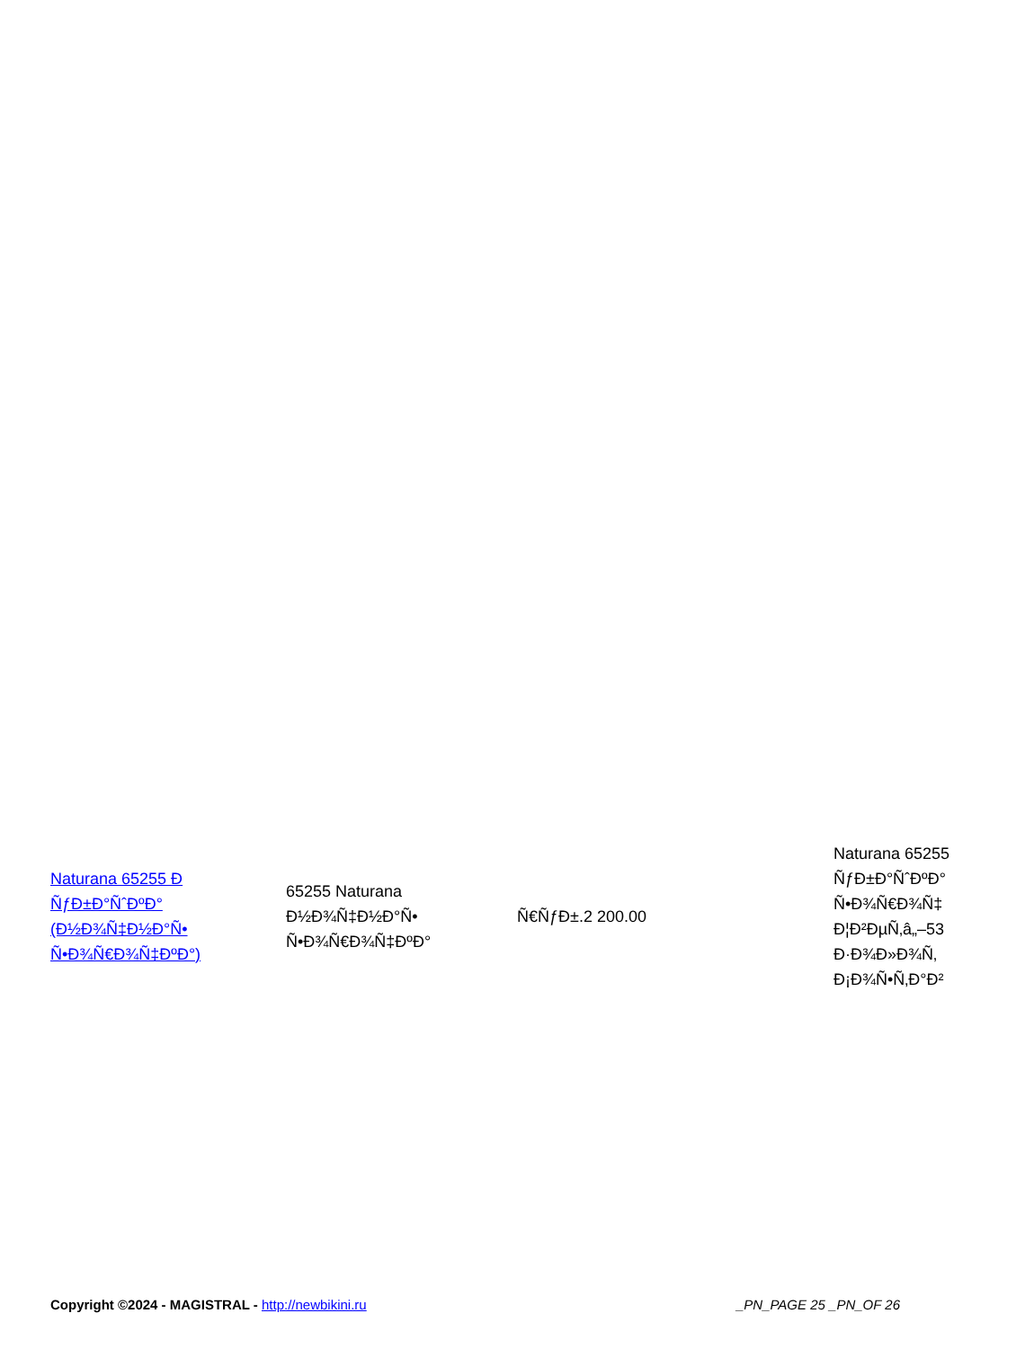| Naturana 65255 Ð ÑƒÐ±Ð°ÑˆÐºÐ° (Ð½Ð¾Ñ‡Ð½Ð°Ñ• Ñ•Ð¾Ñ€Ð¾Ñ‡ÐºÐ°) | 65255 Naturana Ð½Ð¾Ñ‡Ð½Ð°Ñ• Ñ•Ð¾Ñ€Ð¾Ñ‡ÐºÐ° | Ñ€ÑƒÐ±.2 200.00 | Naturana 65255 ÑƒÐ±Ð°ÑˆÐºÐ° Ñ•Ð¾Ñ€Ð¾Ñ‡ Ð¦Ð²ÐµÑ‚â„–53 Ð·Ð¾Ð»Ð¾Ñ‚ Ð¡Ð¾Ñ•Ñ‚Ð°Ð² |
Copyright ©2024 - MAGISTRAL - http://newbikini.ru _PN_PAGE 25 _PN_OF 26